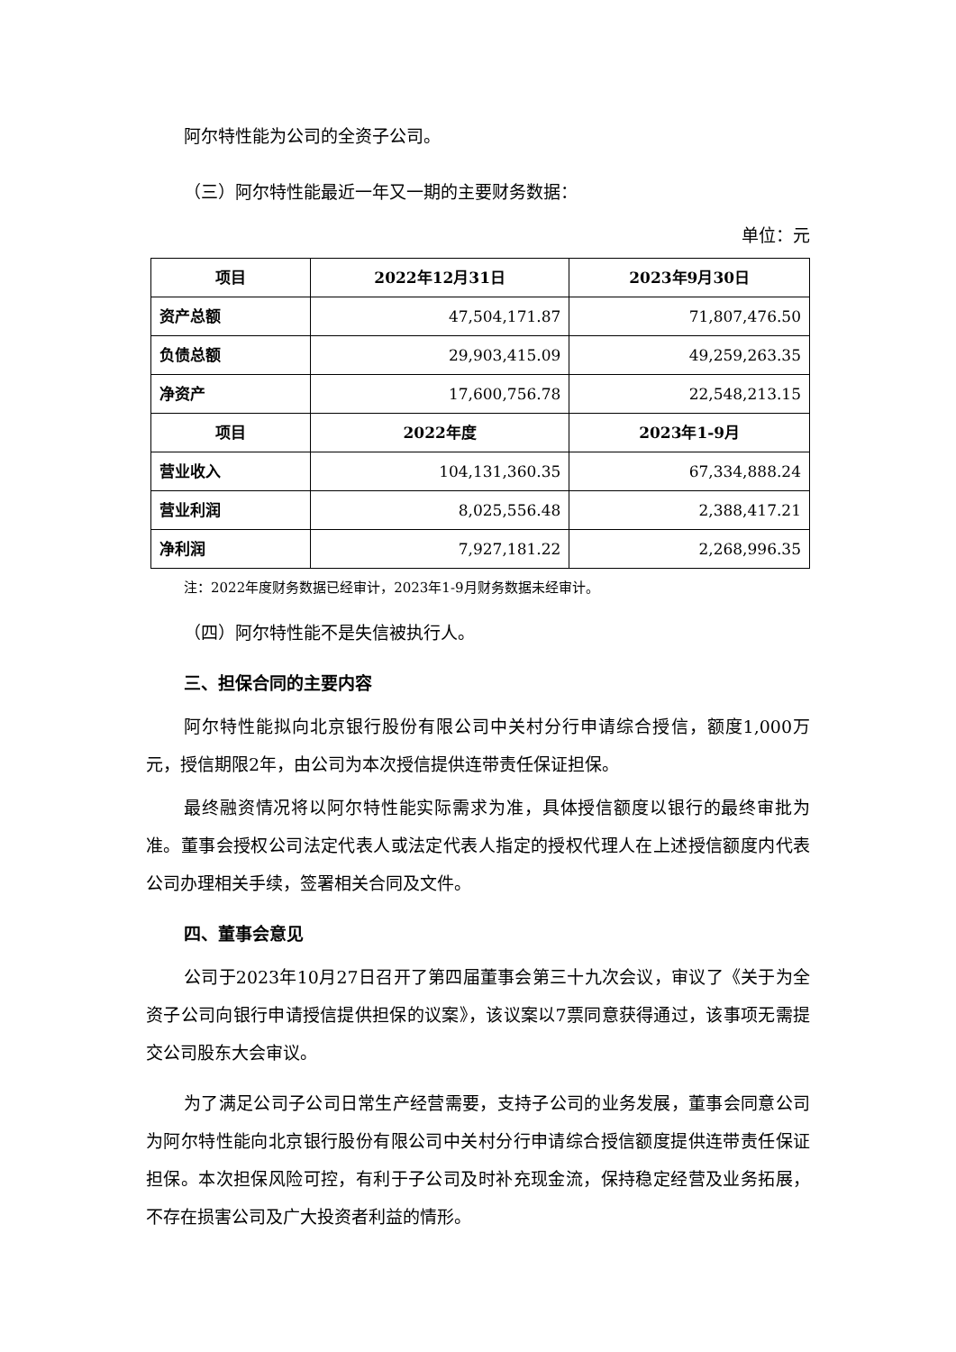阿尔特性能为公司的全资子公司。
（三）阿尔特性能最近一年又一期的主要财务数据：
单位：元
| 项目 | 2022年12月31日 | 2023年9月30日 |
| --- | --- | --- |
| 资产总额 | 47,504,171.87 | 71,807,476.50 |
| 负债总额 | 29,903,415.09 | 49,259,263.35 |
| 净资产 | 17,600,756.78 | 22,548,213.15 |
| 项目 | 2022年度 | 2023年1-9月 |
| 营业收入 | 104,131,360.35 | 67,334,888.24 |
| 营业利润 | 8,025,556.48 | 2,388,417.21 |
| 净利润 | 7,927,181.22 | 2,268,996.35 |
注：2022年度财务数据已经审计，2023年1-9月财务数据未经审计。
（四）阿尔特性能不是失信被执行人。
三、担保合同的主要内容
阿尔特性能拟向北京银行股份有限公司中关村分行申请综合授信，额度1,000万元，授信期限2年，由公司为本次授信提供连带责任保证担保。
最终融资情况将以阿尔特性能实际需求为准，具体授信额度以银行的最终审批为准。董事会授权公司法定代表人或法定代表人指定的授权代理人在上述授信额度内代表公司办理相关手续，签署相关合同及文件。
四、董事会意见
公司于2023年10月27日召开了第四届董事会第三十九次会议，审议了《关于为全资子公司向银行申请授信提供担保的议案》，该议案以7票同意获得通过，该事项无需提交公司股东大会审议。
为了满足公司子公司日常生产经营需要，支持子公司的业务发展，董事会同意公司为阿尔特性能向北京银行股份有限公司中关村分行申请综合授信额度提供连带责任保证担保。本次担保风险可控，有利于子公司及时补充现金流，保持稳定经营及业务拓展，不存在损害公司及广大投资者利益的情形。